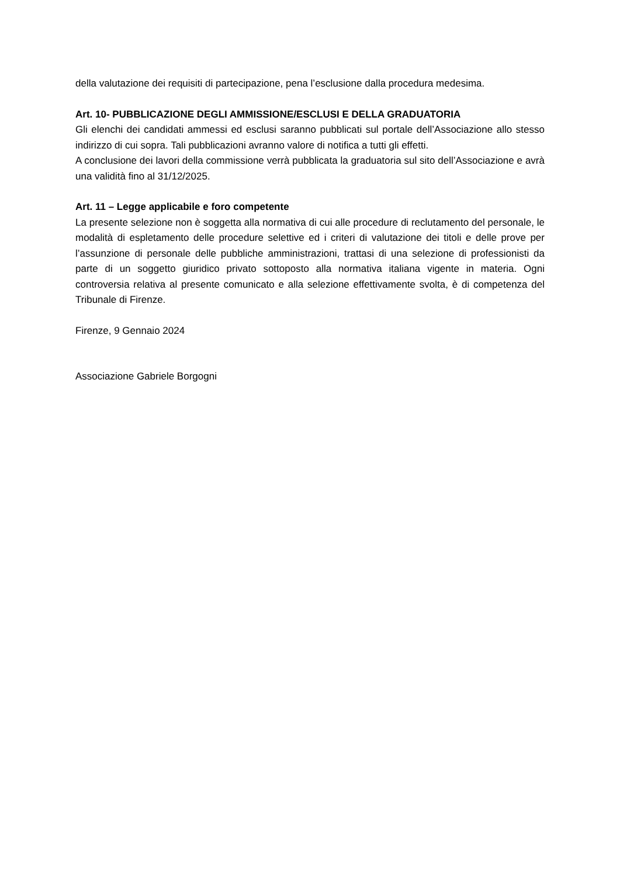della valutazione dei requisiti di partecipazione, pena l’esclusione dalla procedura medesima.
Art. 10- PUBBLICAZIONE DEGLI AMMISSIONE/ESCLUSI E DELLA GRADUATORIA
Gli elenchi dei candidati ammessi ed esclusi saranno pubblicati sul portale dell’Associazione allo stesso indirizzo di cui sopra. Tali pubblicazioni avranno valore di notifica a tutti gli effetti.
A conclusione dei lavori della commissione verrà pubblicata la graduatoria sul sito dell’Associazione e avrà una validità fino al 31/12/2025.
Art. 11 – Legge applicabile e foro competente
La presente selezione non è soggetta alla normativa di cui alle procedure di reclutamento del personale, le modalità di espletamento delle procedure selettive ed i criteri di valutazione dei titoli e delle prove per l’assunzione di personale delle pubbliche amministrazioni, trattasi di una selezione di professionisti da parte di un soggetto giuridico privato sottoposto alla normativa italiana vigente in materia. Ogni controversia relativa al presente comunicato e alla selezione effettivamente svolta, è di competenza del Tribunale di Firenze.
Firenze, 9 Gennaio 2024
Associazione Gabriele Borgogni